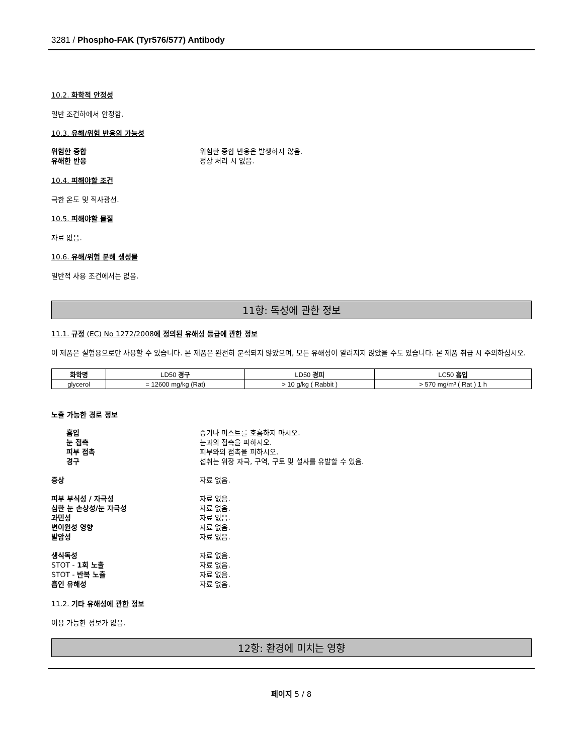3281 / Phospho-FAK (Tyr576/577) Antibody
10.2. 화학적 안정성
일반 조건하에서 안정함.
10.3. 유해/위험 반응의 가능성
위험한 중합 위험한 중합 반응은 발생하지 않음.
유해한 반응 정상 처리 시 없음.
10.4. 피해야할 조건
극한 온도 및 직사광선.
10.5. 피해야할 물질
자료 없음.
10.6. 유해/위험 분해 생성물
일반적 사용 조건에서는 없음.
11항: 독성에 관한 정보
11.1. 규정 (EC) No 1272/2008에 정의된 유해성 등급에 관한 정보
이 제품은 실험용으로만 사용할 수 있습니다. 본 제품은 완전히 분석되지 않았으며, 모든 유해성이 알려지지 않았을 수도 있습니다. 본 제품 취급 시 주의하십시오.
| 화학명 | LD50 경구 | LD50 경피 | LC50 흡입 |
| --- | --- | --- | --- |
| glycerol | = 12600 mg/kg (Rat) | > 10 g/kg ( Rabbit ) | > 570 mg/m³ ( Rat ) 1 h |
노출 가능한 경로 정보
흡입 증기나 미스트를 호흡하지 마시오.
눈 접촉 눈과의 접촉을 피하시오.
피부 접촉 피부와의 접촉을 피하시오.
경구 섭취는 위장 자극, 구역, 구토 및 설사를 유발할 수 있음.
증상 자료 없음.
피부 부식성 / 자극성 자료 없음.
심한 눈 손상성/눈 자극성 자료 없음.
과민성 자료 없음.
변이원성 영향 자료 없음.
발암성 자료 없음.
생식독성 자료 없음.
STOT - 1회 노출 자료 없음.
STOT - 반복 노출 자료 없음.
흡인 유해성 자료 없음.
11.2. 기타 유해성에 관한 정보
이용 가능한 정보가 없음.
12항: 환경에 미치는 영향
페이지 5 / 8